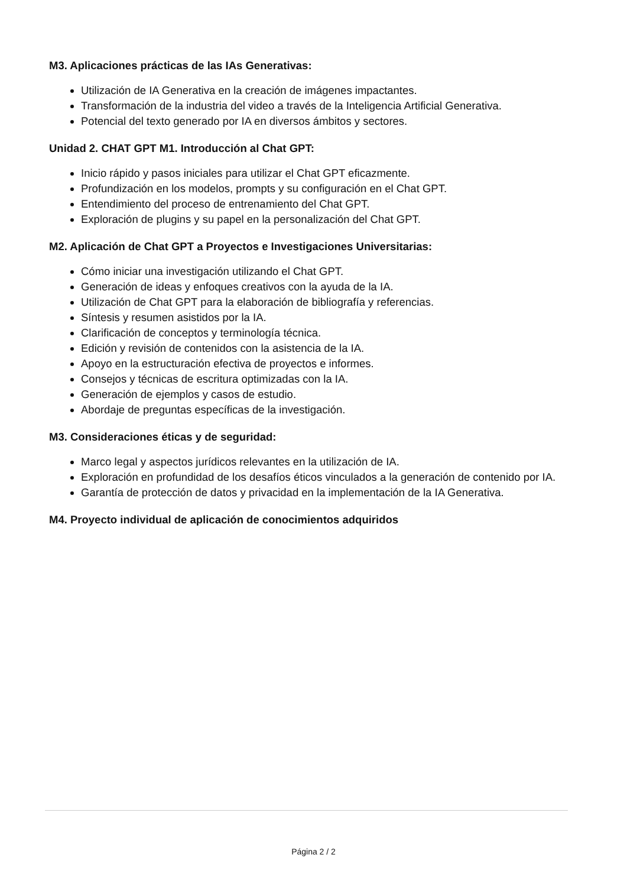M3. Aplicaciones prácticas de las IAs Generativas:
Utilización de IA Generativa en la creación de imágenes impactantes.
Transformación de la industria del video a través de la Inteligencia Artificial Generativa.
Potencial del texto generado por IA en diversos ámbitos y sectores.
Unidad 2. CHAT GPT M1. Introducción al Chat GPT:
Inicio rápido y pasos iniciales para utilizar el Chat GPT eficazmente.
Profundización en los modelos, prompts y su configuración en el Chat GPT.
Entendimiento del proceso de entrenamiento del Chat GPT.
Exploración de plugins y su papel en la personalización del Chat GPT.
M2. Aplicación de Chat GPT a Proyectos e Investigaciones Universitarias:
Cómo iniciar una investigación utilizando el Chat GPT.
Generación de ideas y enfoques creativos con la ayuda de la IA.
Utilización de Chat GPT para la elaboración de bibliografía y referencias.
Síntesis y resumen asistidos por la IA.
Clarificación de conceptos y terminología técnica.
Edición y revisión de contenidos con la asistencia de la IA.
Apoyo en la estructuración efectiva de proyectos e informes.
Consejos y técnicas de escritura optimizadas con la IA.
Generación de ejemplos y casos de estudio.
Abordaje de preguntas específicas de la investigación.
M3. Consideraciones éticas y de seguridad:
Marco legal y aspectos jurídicos relevantes en la utilización de IA.
Exploración en profundidad de los desafíos éticos vinculados a la generación de contenido por IA.
Garantía de protección de datos y privacidad en la implementación de la IA Generativa.
M4. Proyecto individual de aplicación de conocimientos adquiridos
Página 2 / 2